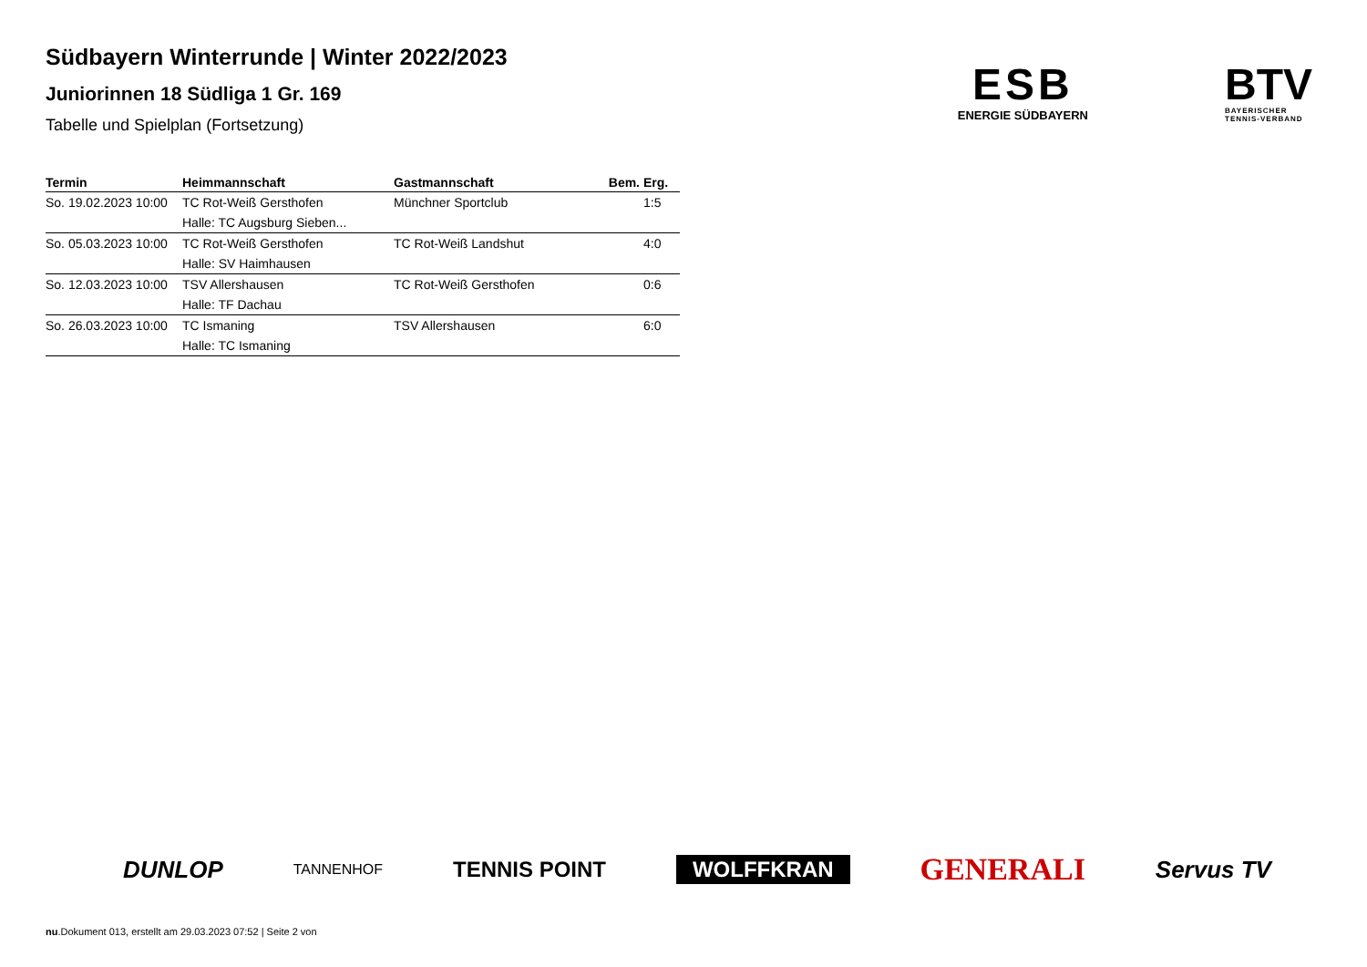Südbayern Winterrunde | Winter 2022/2023
Juniorinnen 18 Südliga 1 Gr. 169
Tabelle und Spielplan (Fortsetzung)
ESB
ENERGIE SÜDBAYERN
BTV
BAYERISCHER
TENNIS-VERBAND
| Termin | Heimmannschaft | Gastmannschaft | Bem. | Erg. |
| --- | --- | --- | --- | --- |
| So. 19.02.2023 10:00 | TC Rot-Weiß Gersthofen | Münchner Sportclub | | 1:5 |
| | Halle: TC Augsburg Sieben... | | | |
| So. 05.03.2023 10:00 | TC Rot-Weiß Gersthofen | TC Rot-Weiß Landshut | | 4:0 |
| | Halle: SV Haimhausen | | | |
| So. 12.03.2023 10:00 | TSV Allershausen | TC Rot-Weiß Gersthofen | | 0:6 |
| | Halle: TF Dachau | | | |
| So. 26.03.2023 10:00 | TC Ismaning | TSV Allershausen | | 6:0 |
| | Halle: TC Ismaning | | | |
DUNLOP TANNENHOF TENNIS POINT WOLFFKRAN GENERALI Servus TV
nu.Dokument 013, erstellt am 29.03.2023 07:52 | Seite 2 von